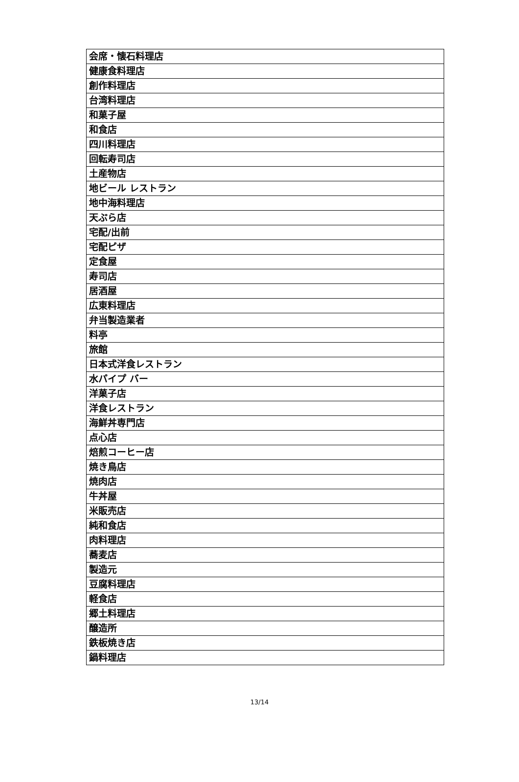| 会席・懐石料理店 |
| 健康食料理店 |
| 創作料理店 |
| 台湾料理店 |
| 和菓子屋 |
| 和食店 |
| 四川料理店 |
| 回転寿司店 |
| 土産物店 |
| 地ビール レストラン |
| 地中海料理店 |
| 天ぷら店 |
| 宅配/出前 |
| 宅配ピザ |
| 定食屋 |
| 寿司店 |
| 居酒屋 |
| 広東料理店 |
| 弁当製造業者 |
| 料亭 |
| 旅館 |
| 日本式洋食レストラン |
| 水パイプ バー |
| 洋菓子店 |
| 洋食レストラン |
| 海鮮丼専門店 |
| 点心店 |
| 焙煎コーヒー店 |
| 焼き鳥店 |
| 焼肉店 |
| 牛丼屋 |
| 米販売店 |
| 純和食店 |
| 肉料理店 |
| 蕎麦店 |
| 製造元 |
| 豆腐料理店 |
| 軽食店 |
| 郷土料理店 |
| 醸造所 |
| 鉄板焼き店 |
| 鍋料理店 |
13/14